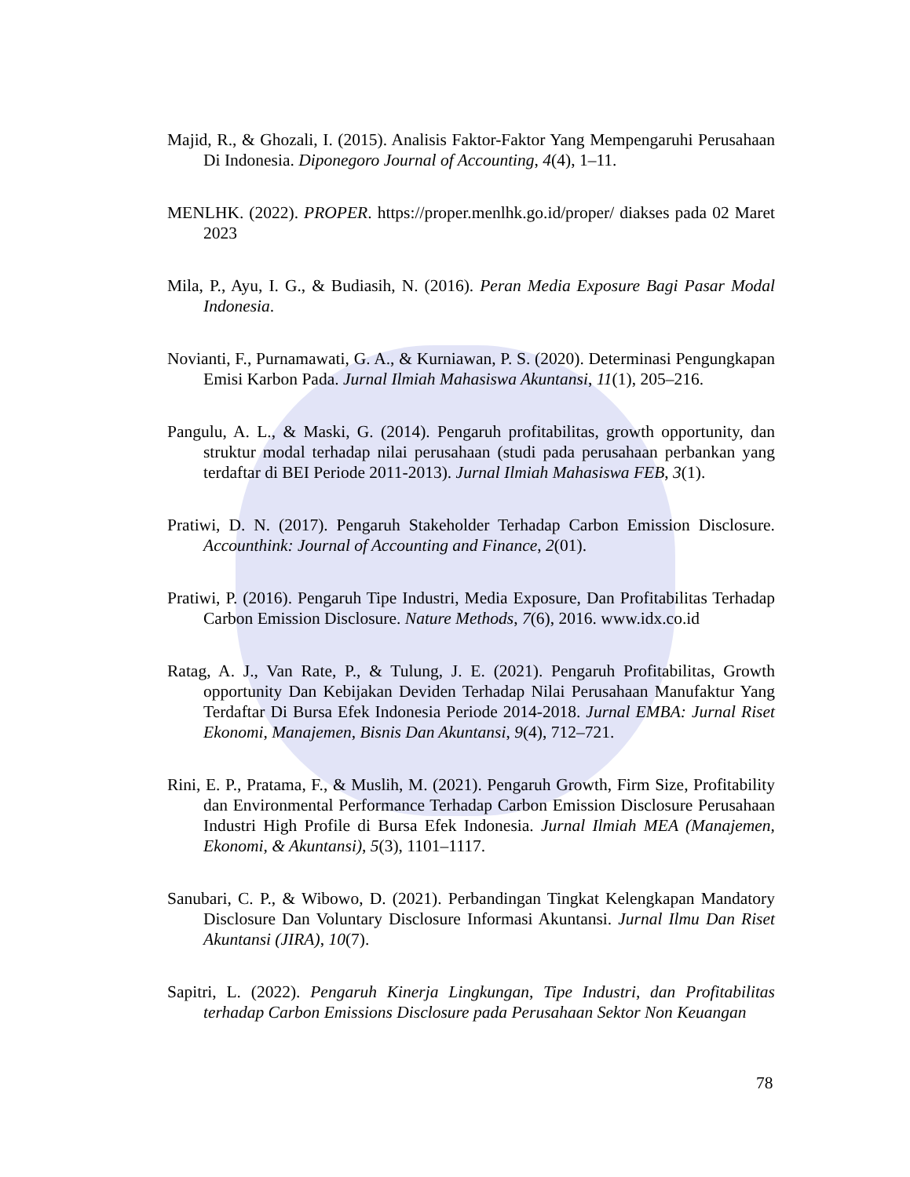Majid, R., & Ghozali, I. (2015). Analisis Faktor-Faktor Yang Mempengaruhi Perusahaan Di Indonesia. Diponegoro Journal of Accounting, 4(4), 1–11.
MENLHK. (2022). PROPER. https://proper.menlhk.go.id/proper/ diakses pada 02 Maret 2023
Mila, P., Ayu, I. G., & Budiasih, N. (2016). Peran Media Exposure Bagi Pasar Modal Indonesia.
Novianti, F., Purnamawati, G. A., & Kurniawan, P. S. (2020). Determinasi Pengungkapan Emisi Karbon Pada. Jurnal Ilmiah Mahasiswa Akuntansi, 11(1), 205–216.
Pangulu, A. L., & Maski, G. (2014). Pengaruh profitabilitas, growth opportunity, dan struktur modal terhadap nilai perusahaan (studi pada perusahaan perbankan yang terdaftar di BEI Periode 2011-2013). Jurnal Ilmiah Mahasiswa FEB, 3(1).
Pratiwi, D. N. (2017). Pengaruh Stakeholder Terhadap Carbon Emission Disclosure. Accounthink: Journal of Accounting and Finance, 2(01).
Pratiwi, P. (2016). Pengaruh Tipe Industri, Media Exposure, Dan Profitabilitas Terhadap Carbon Emission Disclosure. Nature Methods, 7(6), 2016. www.idx.co.id
Ratag, A. J., Van Rate, P., & Tulung, J. E. (2021). Pengaruh Profitabilitas, Growth opportunity Dan Kebijakan Deviden Terhadap Nilai Perusahaan Manufaktur Yang Terdaftar Di Bursa Efek Indonesia Periode 2014-2018. Jurnal EMBA: Jurnal Riset Ekonomi, Manajemen, Bisnis Dan Akuntansi, 9(4), 712–721.
Rini, E. P., Pratama, F., & Muslih, M. (2021). Pengaruh Growth, Firm Size, Profitability dan Environmental Performance Terhadap Carbon Emission Disclosure Perusahaan Industri High Profile di Bursa Efek Indonesia. Jurnal Ilmiah MEA (Manajemen, Ekonomi, & Akuntansi), 5(3), 1101–1117.
Sanubari, C. P., & Wibowo, D. (2021). Perbandingan Tingkat Kelengkapan Mandatory Disclosure Dan Voluntary Disclosure Informasi Akuntansi. Jurnal Ilmu Dan Riset Akuntansi (JIRA), 10(7).
Sapitri, L. (2022). Pengaruh Kinerja Lingkungan, Tipe Industri, dan Profitabilitas terhadap Carbon Emissions Disclosure pada Perusahaan Sektor Non Keuangan
78